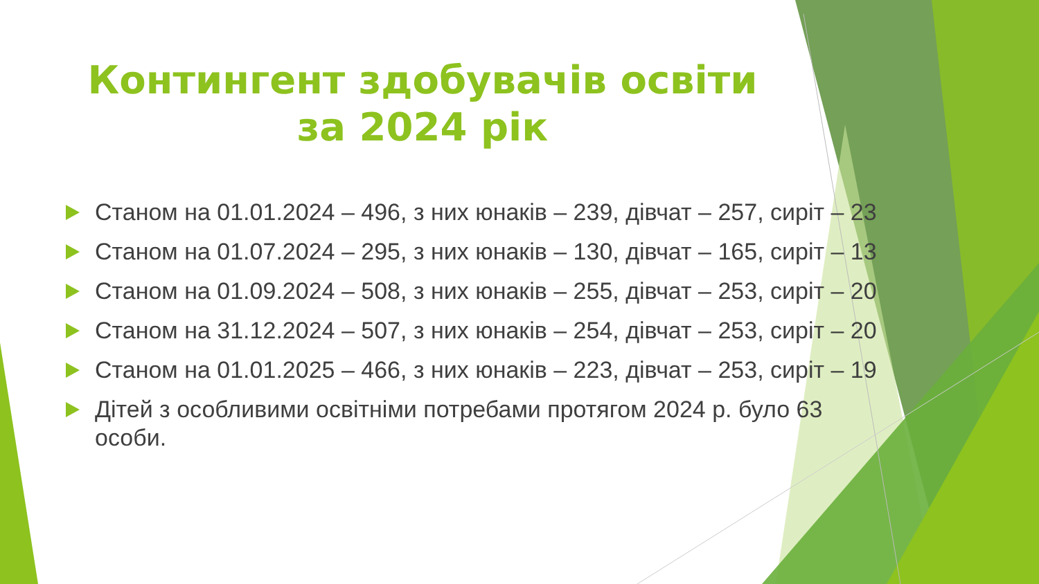Контингент здобувачів освіти
за 2024 рік
Станом на 01.01.2024 – 496, з них юнаків – 239, дівчат – 257, сиріт – 23
Станом на 01.07.2024 – 295, з них юнаків – 130, дівчат – 165, сиріт – 13
Станом на 01.09.2024 – 508, з них юнаків – 255, дівчат – 253, сиріт – 20
Станом на 31.12.2024 – 507, з них юнаків – 254, дівчат – 253, сиріт – 20
Станом на 01.01.2025 – 466, з них юнаків – 223, дівчат – 253, сиріт – 19
Дітей з особливими освітніми потребами протягом 2024 р. було 63 особи.